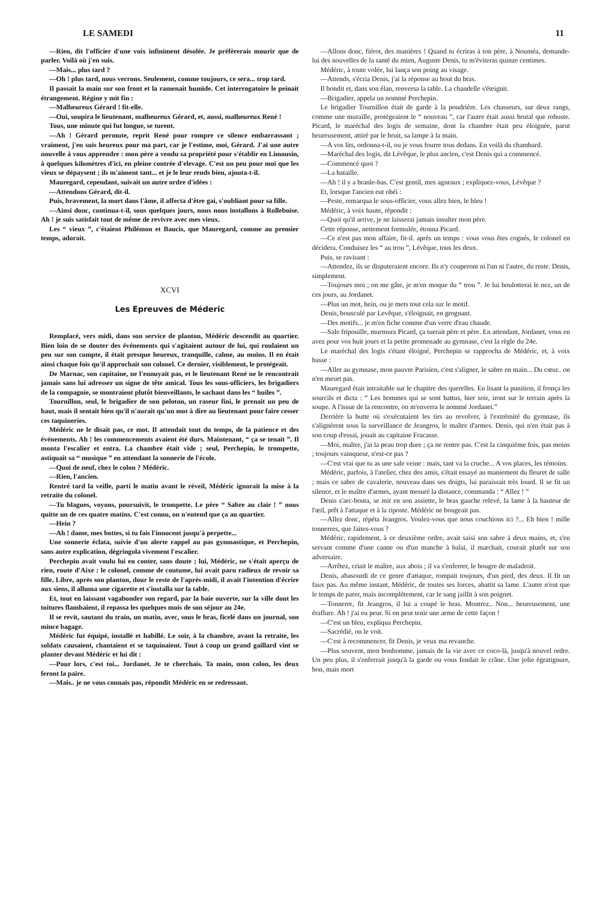LE SAMEDI 11
—Rien, dit l'officier d'une voix infiniment désolée. Je préfèrerais mourir que de parler. Voilà où j'en suis.
—Mais... plus tard ?
—Oh ! plus tard, nous verrons. Seulement, comme toujours, ce sera... trop tard.
Il passait la main sur son front et la ramenait humide. Cet interrogatoire le peinait étrangement. Régine y mit fin :
—Malheureux Gérard ! fit-elle.
—Oui, soupira le lieutenant, malheureux Gérard, et, aussi, malheureux René !
Tous, une minute qui fut longue, se turent.
—Ah ! Gérard permute, reprit René pour rompre ce silence embarrassant ; vraiment, j'en suis heureux pour ma part, car je l'estime, moi, Gérard. J'ai une autre nouvelle à vous apprendre : mon père a vendu sa propriété pour s'établir en Limousin, à quelques kilomètres d'ici, en pleine contrée d'elevage. C'est un peu pour moi que les vieux se dépaysent ; ils m'aiment tant... et je le leur rends bien, ajouta-t-il.
Mauregard, cependant, suivait un autre ordre d'idées :
—Attendons Gérard, dit-il.
Puis, bravement, la mort dans l'âme, il affecta d'être gai, s'oubliant pour sa fille.
—Ainsi donc, continua-t-il, sous quelques jours, nous nous installons à Rolleboise. Ah ! je suis satisfait tout de même de revivre avec mes vieux.
Les “ vieux ”, c'étaient Philémon et Baucis, que Mauregard, comme au premier temps, adorait.
XCVI
Les Epreuves de Méderic
Remplacé, vers midi, dans son service de planton, Médéric descendit au quartier. Bien loin de se douter des événements qui s'agitaient autour de lui, qui roulaient un peu sur son compte, il était presque heureux, tranquille, calme, au moins. Il en était ainsi chaque fois qu'il approchait son colonel. Ce dernier, visiblement, le protégeait.
De Marnac, son capitaine, ne l'ennuyait pas, et le lieutenant René ne le rencontrait jamais sans lui adresser un signe de tête amical. Tous les sous-officiers, les brigadiers de la compagnie, se montraient plutôt bienveillants, le sachant dans les “ huiles ”.
Tournillon, seul, le brigadier de son peloton, un raseur fini, le prenait un peu de haut, mais il sentait bien qu'il n'aurait qu'un mot à dire au lieutenant pour faire cesser ces taquineries.
Médéric ne le disait pas, ce mot. Il attendait tout du temps, de la patience et des événements. Ah ! les commencements avaient été durs. Maintenant, “ ça se tenait ”. Il monta l'escalier et entra. La chambre était vide ; seul, Perchepin, le trompette, astiquait sa “ musique ” en attendant la sonnerie de l'école.
—Quoi de neuf, chez le colon ? Médéric.
—Rien, l'ancien.
Rentré tard la veille, parti le matin avant le réveil, Médéric ignorait la mise à la retraite du colonel.
—Tu blagues, voyons, poursuivit, le trompette. Le père “ Sabre au clair ! ” nous quitte un de ces quatre matins. C'est connu, on n'entend que ça au quartier.
—Hein ?
—Ah ! dame, mes bottes, si tu fais l'innocent jusqu'à perpette...
Une sonnerie éclata, suivie d'un alerte rappel au pas gymnastique, et Perchepin, sans autre explication, dégringola vivement l'escalier.
Perchepin avait voulu lui en conter, sans doute ; lui, Médéric, ne s'était aperçu de rien, route d'Aixe : le colonel, comme de coutume, lui avait paru radieux de revoir sa fille. Libre, après son planton, dour le reste de l'après-midi, il avait l'intention d'écrire aux siens, il alluma une cigarette et s'installa sur la table.
Et, tout en laissant vagabonder son regard, par la baie ouverte, sur la ville dont les toitures flambaient, il repassa les quelques mois de son séjour au 24e.
Il se revit, sautant du train, un matin, avec, sous le bras, ficelé dans un journal, son mince bagage.
Médéric fut équipé, installé et habillé. Le soir, à la chambre, avant la retraite, les soldats causaient, chantaient et se taquinaient. Tout à coup un grand gaillard vint se planter devant Médéric et lui dit :
—Pour lors, c'est toi... Jordanet. Je te cherchais. Ta main, mon colon, les deux feront la paire.
—Mais.. je ne vous connais pas, répondit Médéric en se redressant.
—Allons donc, fiérot, des manières ! Quand tu écriras à ton père, à Nouméa, demande-lui des nouvelles de la santé du mien, Auguste Denis, tu m'éviteras quinze centimes.
Médéric, à toute volée, lui lança son poing au visage.
—Attends, s'écria Denis, j'ai la réponse au bout du bras.
Il bondit et, dans son élan, renversa la table. La chandelle s'éteignit.
—Brigadier, appela un nommé Perchepin.
Le brigadier Tournillon était de garde à la poudrière. Les chasseurs, sur deux rangs, comme une muraille, protégeaient le “ nouveau ”, car l'autre était aussi brutal que robuste. Picard, le maréchal des logis de semaine, dont la chambre était peu éloignée, parut heureusement, attiré par le bruit, sa lampe à la main.
—A vos lits, ordonna-t-il, ou je vous fourre tous dedans. En voilà du chambard.
—Maréchal des logis, dit Lévêque, le plus ancien, c'est Denis qui a commencé.
—Commencé quoi ?
—La bataille.
—Ah ! il y a branle-bas. C'est gentil, mes agneaux ; expliquez-vous, Lévêque ?
Et, lorsque l'ancien eut obéi :
—Peste, remarqua le sous-officier, vous allez bien, le bleu !
Médéric, à voix haute, répondit :
—Quoi qu'il arrive, je ne laisserai jamais insulter mon père.
Cette réponse, nettement formulée, étonna Picard.
—Ce n'est pas mon affaire, fit-il. après un temps : vous vous êtes cognés, le colonel en décidera. Conduisez les “ au trou ”, Lévêque, tous les deux.
Puis, se ravisant :
—Attendez, ils se disputeraient encore. Ils n'y couperont ni l'un ni l'autre, du reste. Denis, simplement.
—Toujours moi ; on me gâte, je m'en moque du “ trou ”. Je lui boulotterai le nez, un de ces jours, au Jordanet.
—Plus un mot, hein, ou je mets tout cela sur le motif.
Denis, bousculé par Levêque, s'éloignait, en grognant.
—Des motifs... je m'en fiche comme d'un verre d'eau chaude.
—Sale fripouille, murmura Picard, ça tuerait père et père. En attendant, Jordanet, vous en avez pour vos huit jours et la petite promenade au gymnase, c'est la règle du 24e.
Le maréchal des logis s'étant éloigné, Perchepin se rapprocha de Médéric, et, à voix basse :
—Aller au gymnase, mon pauvre Parisien, c'est s'aligner, le sabre en main... Du cœur.. on n'en meurt pas.
Mauregard était intraitable sur le chapitre des querelles. En lisant la punition, il fronça les sourcils et dicta : “ Les hommes qui se sont battus, hier soir, iront sur le terrain après la soupe. A l'issue de la rencontre, on m'enverra le nommé Jordanet.”
Derrière la butte où s'exécutaient les tirs au revolver, à l'extrémité du gymnase, ils s'alignèrent sous la surveillance de Jeangros, le maître d'armes. Denis, qui n'en était pas à son coup d'essai, jouait au capitaine Fracasse.
—Moi, maître, j'ai la peau trop dure ; ça ne rentre pas. C'est la cinquième fois, pas moins ; toujours vainqueur, n'est-ce pas ?
—C'est vrai que tu as une sale veine : mais, tant va la cruche... A vos places, les témoins.
Médéric, parfois, à l'atelier, chez des amis, s'était essayé au maniement du fleuret de salle ; mais ce sabre de cavalerie, nouveau dans ses doigts, lui paraissait très lourd. Il se fit un silence, et le maître d'armes, ayant mesuré la distance, commanda : “ Allez ! ”
Denis s'arc-bouta, se mit en son assiette, le bras gauche relevé, la lame à la hauteur de l'œil, prêt à l'attaque et à la riposte. Médéric ne bougeait pas.
—Allez donc, répéta Jeangros. Voulez-vous que nous couchions ici ?... Eh bien ! mille tonnerres, que faites-vous ?
Médéric, rapidement, à ce deuxième ordre, avait saisi son sabre à deux mains, et, s'en servant comme d'une canne ou d'un manche à balai, il marchait, courait plutôt sur son adversaire.
—Arrêtez, criait le maître, aux abois ; il va s'enferrer, le bougre de maladroit.
Denis, abasourdi de ce genre d'attaque, rompait toujours, d'un pied, des deux. Il fit un faux pas. Au même instant, Médéric, de toutes ses forces, abattit sa lame. L'autre n'eut que le temps de parer, mais incomplètement, car le sang jaillit à son poignet.
—Tonnerre, fit Jeangros, il lui a coupé le bras. Montrez.. Non... heureusement, une éraflure. Ah ! j'ai eu peur. Si on peut tenir une arme de cette façon !
—C'est un bleu, expliqua Perchepin.
—Sacrédié, on le voit.
—C'est à recommencer, fit Denis, je veux ma revanche.
—Plus souvent, mon bonhomme, jamais de la vie avec ce coco-là, jusqu'à nouvel ordre. Un peu plus, il s'enferrait jusqu'à la garde ou vous fendait le crâne. Une jolie égratignure, bon, mais mort